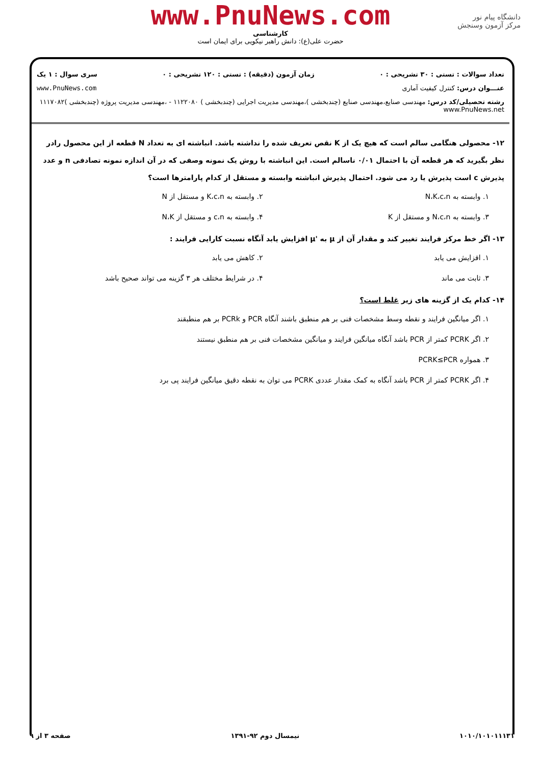دانشگاه پیام نور
مرکز آزمون وسنجش
www.PnuNews.com
کارشناسی
حضرت علی(ع): دانش راهبر نیکویی برای ایمان است
تعداد سوالات : تستی : ۳۰ تشریحی : ۰ زمان آزمون (دقیقه) : تستی : ۱۲۰ تشریحی : ۰ سری سوال : ۱ یک
عنـــوان درس: کنترل کیفیت آماری www.PnuNews.com
رشته تحصیلی/کد درس: مهندسی صنایع،مهندسی صنایع (چندبخشی )،مهندسی مدیریت اجرایی (چندبخشی ) ۱۱۲۲۰۸۰ - ،مهندسی مدیریت پروژه (چندبخشی )۱۱۱۷۰۸۲ www.PnuNews.net
۱۲- محصولی هنگامی سالم است که هیچ یک از K نقص تعریف شده را نداشته باشد. انباشته ای به تعداد N قطعه از این محصول رادر نظر بگیرید که هر قطعه آن با احتمال ۰/۰۱ ناسالم است. این انباشته با روش یک نمونه وصفی که در آن اندازه نمونه تصادفی n و عدد پذیرش c است پذیرش یا رد می شود. احتمال پذیرش انباشته وابسته و مستقل از کدام پارامترها است؟
۱. وابسته به N،K،c،n
۲. وابسته به K،c،n و مستقل از N
۳. وابسته به N،c،n و مستقل از K
۴. وابسته به c،n و مستقل از N،K
۱۳- اگر خط مرکز فرایند تغییر کند و مقدار آن از μ به 'μ افزایش یابد آنگاه نسبت کارایی فرایند :
۱. افزایش می یابد
۲. کاهش می یابد
۳. ثابت می ماند
۴. در شرایط مختلف هر ۳ گزینه می تواند صحیح باشد
۱۴- کدام یک از گزینه های زیر غلط است؟
۱. اگر میانگین فرایند و نقطه وسط مشخصات فنی بر هم منطبق باشند آنگاه PCR و PCRk بر هم منطبقند
۲. اگر PCRK کمتر از PCR باشد آنگاه میانگین فرایند و میانگین مشخصات فنی بر هم منطبق نیستند
۳. همواره PCRK≤PCR
۴. اگر PCRK کمتر از PCR باشد آنگاه به کمک مقدار عددی PCRK می توان به نقطه دقیق میانگین فرایند پی برد
۱۰۱۰/۱۰۱۰۱۱۱۳۱ نیمسال دوم ۹۲-۱۳۹۱ صفحه ۳ از ۹